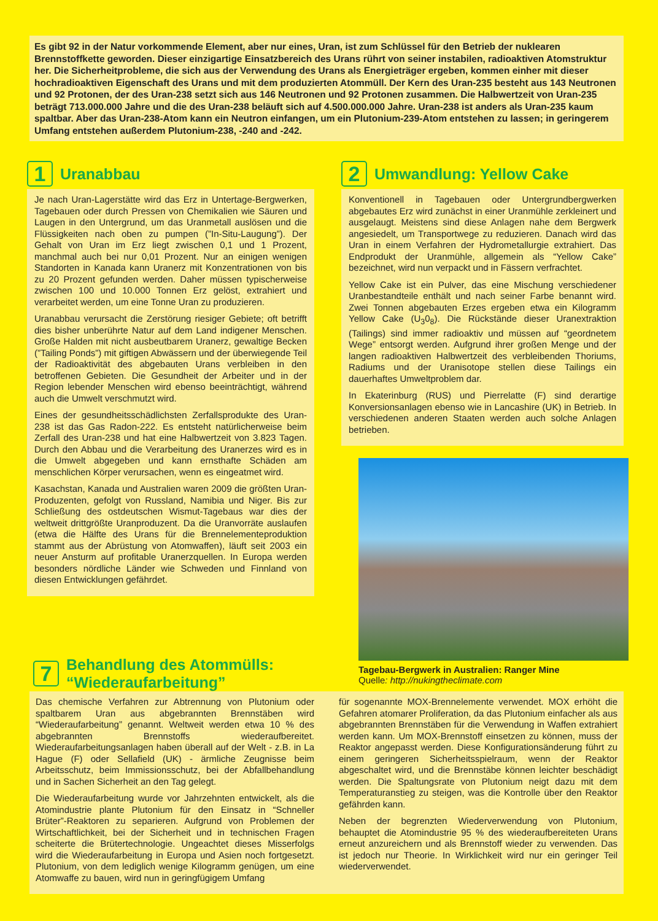Es gibt 92 in der Natur vorkommende Element, aber nur eines, Uran, ist zum Schlüssel für den Betrieb der nuklearen Brennstoffkette geworden. Dieser einzigartige Einsatzbereich des Urans rührt von seiner instabilen, radioaktiven Atomstruktur her. Die Sicherheitprobleme, die sich aus der Verwendung des Urans als Energieträger ergeben, kommen einher mit dieser hochradioaktiven Eigenschaft des Urans und mit dem produzierten Atommüll. Der Kern des Uran-235 besteht aus 143 Neutronen und 92 Protonen, der des Uran-238 setzt sich aus 146 Neutronen und 92 Protonen zusammen. Die Halbwertzeit von Uran-235 beträgt 713.000.000 Jahre und die des Uran-238 beläuft sich auf 4.500.000.000 Jahre. Uran-238 ist anders als Uran-235 kaum spaltbar. Aber das Uran-238-Atom kann ein Neutron einfangen, um ein Plutonium-239-Atom entstehen zu lassen; in geringerem Umfang entstehen außerdem Plutonium-238, -240 and -242.
1 Uranabbau
Je nach Uran-Lagerstätte wird das Erz in Untertage-Bergwerken, Tagebauen oder durch Pressen von Chemikalien wie Säuren und Laugen in den Untergrund, um das Uranmetall auslösen und die Flüssigkeiten nach oben zu pumpen (”In-Situ-Laugung”). Der Gehalt von Uran im Erz liegt zwischen 0,1 und 1 Prozent, manchmal auch bei nur 0,01 Prozent. Nur an einigen wenigen Standorten in Kanada kann Uranerz mit Konzentrationen von bis zu 20 Prozent gefunden werden. Daher müssen typischerweise zwischen 100 und 10.000 Tonnen Erz gelöst, extrahiert und verarbeitet werden, um eine Tonne Uran zu produzieren.
Uranabbau verursacht die Zerstörung riesiger Gebiete; oft betrifft dies bisher unberührte Natur auf dem Land indigener Menschen. Große Halden mit nicht ausbeutbarem Uranerz, gewaltige Becken (”Tailing Ponds”) mit giftigen Abwässern und der überwiegende Teil der Radioaktivität des abgebauten Urans verbleiben in den betroffenen Gebieten. Die Gesundheit der Arbeiter und in der Region lebender Menschen wird ebenso beeinträchtigt, während auch die Umwelt verschmutzt wird.
Eines der gesundheitsschädlichsten Zerfallsprodukte des Uran-238 ist das Gas Radon-222. Es entsteht natürlicherweise beim Zerfall des Uran-238 und hat eine Halbwertzeit von 3.823 Tagen. Durch den Abbau und die Verarbeitung des Uranerzes wird es in die Umwelt abgegeben und kann ernsthafte Schäden am menschlichen Körper verursachen, wenn es eingeatmet wird.
Kasachstan, Kanada und Australien waren 2009 die größten Uran-Produzenten, gefolgt von Russland, Namibia und Niger. Bis zur Schließung des ostdeutschen Wismut-Tagebaus war dies der weltweit drittgrößte Uranproduzent. Da die Uranvorräte auslaufen (etwa die Hälfte des Urans für die Brennelementeproduktion stammt aus der Abrüstung von Atomwaffen), läuft seit 2003 ein neuer Ansturm auf profitable Uranerzquellen. In Europa werden besonders nördliche Länder wie Schweden und Finnland von diesen Entwicklungen gefährdet.
2 Umwandlung: Yellow Cake
Konventionell in Tagebauen oder Untergrundbergwerken abgebautes Erz wird zunächst in einer Uranmühle zerkleinert und ausgelaugt. Meistens sind diese Anlagen nahe dem Bergwerk angesiedelt, um Transportwege zu reduzieren. Danach wird das Uran in einem Verfahren der Hydrometallurgie extrahiert. Das Endprodukt der Uranmühle, allgemein als “Yellow Cake” bezeichnet, wird nun verpackt und in Fässern verfrachtet.
Yellow Cake ist ein Pulver, das eine Mischung verschiedener Uranbestandteile enthält und nach seiner Farbe benannt wird. Zwei Tonnen abgebauten Erzes ergeben etwa ein Kilogramm Yellow Cake (U<sub>3</sub>0<sub>8</sub>). Die Rückstände dieser Uranextraktion (Tailings) sind immer radioaktiv und müssen auf “geordnetem Wege” entsorgt werden. Aufgrund ihrer großen Menge und der langen radioaktiven Halbwertzeit des verbleibenden Thoriums, Radiums und der Uranisotope stellen diese Tailings ein dauerhaftes Umweltproblem dar.
In Ekaterinburg (RUS) und Pierrelatte (F) sind derartige Konversionsanlagen ebenso wie in Lancashire (UK) in Betrieb. In verschiedenen anderen Staaten werden auch solche Anlagen betrieben.
Tagebau-Bergwerk in Australien: Ranger Mine
Quelle: http://nukingtheclimate.com
7 Behandlung des Atommülls:
“Wiederaufarbeitung”
Das chemische Verfahren zur Abtrennung von Plutonium oder spaltbarem Uran aus abgebrannten Brennstäben wird “Wiederaufarbeitung” genannt. Weltweit werden etwa 10 % des abgebrannten Brennstoffs wiederaufbereitet. Wiederaufarbeitungsanlagen haben überall auf der Welt - z.B. in La Hague (F) oder Sellafield (UK) - ärmliche Zeugnisse beim Arbeitsschutz, beim Immissionsschutz, bei der Abfallbehandlung und in Sachen Sicherheit an den Tag gelegt.
Die Wiederaufarbeitung wurde vor Jahrzehnten entwickelt, als die Atomindustrie plante Plutonium für den Einsatz in “Schneller Brüter”-Reaktoren zu separieren. Aufgrund von Problemen der Wirtschaftlichkeit, bei der Sicherheit und in technischen Fragen scheiterte die Brütertechnologie. Ungeachtet dieses Misserfolgs wird die Wiederaufarbeitung in Europa und Asien noch fortgesetzt. Plutonium, von dem lediglich wenige Kilogramm genügen, um eine Atomwaffe zu bauen, wird nun in geringfügigem Umfang
für sogenannte MOX-Brennelemente verwendet. MOX erhöht die Gefahren atomarer Proliferation, da das Plutonium einfacher als aus abgebrannten Brennstäben für die Verwendung in Waffen extrahiert werden kann. Um MOX-Brennstoff einsetzen zu können, muss der Reaktor angepasst werden. Diese Konfigurationsänderung führt zu einem geringeren Sicherheitsspielraum, wenn der Reaktor abgeschaltet wird, und die Brennstäbe können leichter beschädigt werden. Die Spaltungsrate von Plutonium neigt dazu mit dem Temperaturanstieg zu steigen, was die Kontrolle über den Reaktor gefährden kann.
Neben der begrenzten Wiederverwendung von Plutonium, behauptet die Atomindustrie 95 % des wiederaufbereiteten Urans erneut anzureichern und als Brennstoff wieder zu verwenden. Das ist jedoch nur Theorie. In Wirklichkeit wird nur ein geringer Teil wiederverwendet.